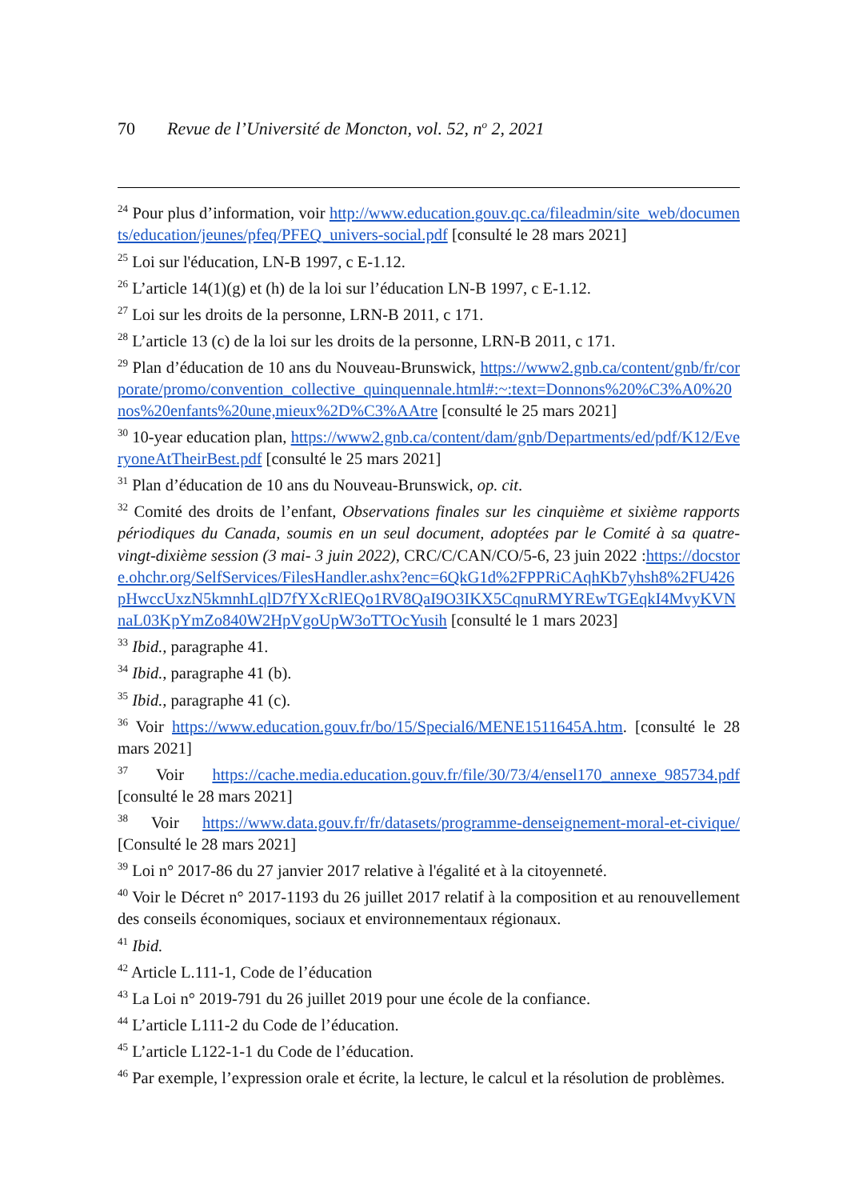70 Revue de l’Université de Moncton, vol. 52, n<sup>o</sup> 2, 2021
<sup>24</sup> Pour plus d’information, voir http://www.education.gouv.qc.ca/fileadmin/site_web/documents/education/jeunes/pfeq/PFEQ_univers-social.pdf [consulté le 28 mars 2021]
<sup>25</sup> Loi sur l'éducation, LN-B 1997, c E-1.12.
<sup>26</sup> L’article 14(1)(g) et (h) de la loi sur l’éducation LN-B 1997, c E-1.12.
<sup>27</sup> Loi sur les droits de la personne, LRN-B 2011, c 171.
<sup>28</sup> L’article 13 (c) de la loi sur les droits de la personne, LRN-B 2011, c 171.
<sup>29</sup> Plan d’éducation de 10 ans du Nouveau-Brunswick, https://www2.gnb.ca/content/gnb/fr/corporate/promo/convention_collective_quinquennale.html#:~:text=Donnons%20%C3%A0%20nos%20enfants%20une,mieux%2D%C3%AAtre [consulté le 25 mars 2021]
<sup>30</sup> 10-year education plan, https://www2.gnb.ca/content/dam/gnb/Departments/ed/pdf/K12/EveryoneAtTheirBest.pdf [consulté le 25 mars 2021]
<sup>31</sup> Plan d’éducation de 10 ans du Nouveau-Brunswick, op. cit.
<sup>32</sup> Comité des droits de l’enfant, Observations finales sur les cinquième et sixième rapports périodiques du Canada, soumis en un seul document, adoptées par le Comité à sa quatre-vingt-dixième session (3 mai- 3 juin 2022), CRC/C/CAN/CO/5-6, 23 juin 2022 :https://docstore.ohchr.org/SelfServices/FilesHandler.ashx?enc=6QkG1d%2FPPRiCAqhKb7yhsh8%2FU426pHwccUxzN5kmnhLqlD7fYXcRlEQo1RV8QaI9O3IKX5CqnuRMYREwTGEqkI4MvyKVNnaL03KpYmZo840W2HpVgoUpW3oTTOcYusih [consulté le 1 mars 2023]
<sup>33</sup> Ibid., paragraphe 41.
<sup>34</sup> Ibid., paragraphe 41 (b).
<sup>35</sup> Ibid., paragraphe 41 (c).
<sup>36</sup> Voir https://www.education.gouv.fr/bo/15/Special6/MENE1511645A.htm. [consulté le 28 mars 2021]
<sup>37</sup> Voir https://cache.media.education.gouv.fr/file/30/73/4/ensel170_annexe_985734.pdf [consulté le 28 mars 2021]
<sup>38</sup> Voir https://www.data.gouv.fr/fr/datasets/programme-denseignement-moral-et-civique/ [Consulté le 28 mars 2021]
<sup>39</sup> Loi n° 2017-86 du 27 janvier 2017 relative à l'égalité et à la citoyenneté.
<sup>40</sup> Voir le Décret n° 2017-1193 du 26 juillet 2017 relatif à la composition et au renouvellement des conseils économiques, sociaux et environnementaux régionaux.
<sup>41</sup> Ibid.
<sup>42</sup> Article L.111-1, Code de l’éducation
<sup>43</sup> La Loi n° 2019-791 du 26 juillet 2019 pour une école de la confiance.
<sup>44</sup> L’article L111-2 du Code de l’éducation.
<sup>45</sup> L’article L122-1-1 du Code de l’éducation.
<sup>46</sup> Par exemple, l’expression orale et écrite, la lecture, le calcul et la résolution de problèmes.